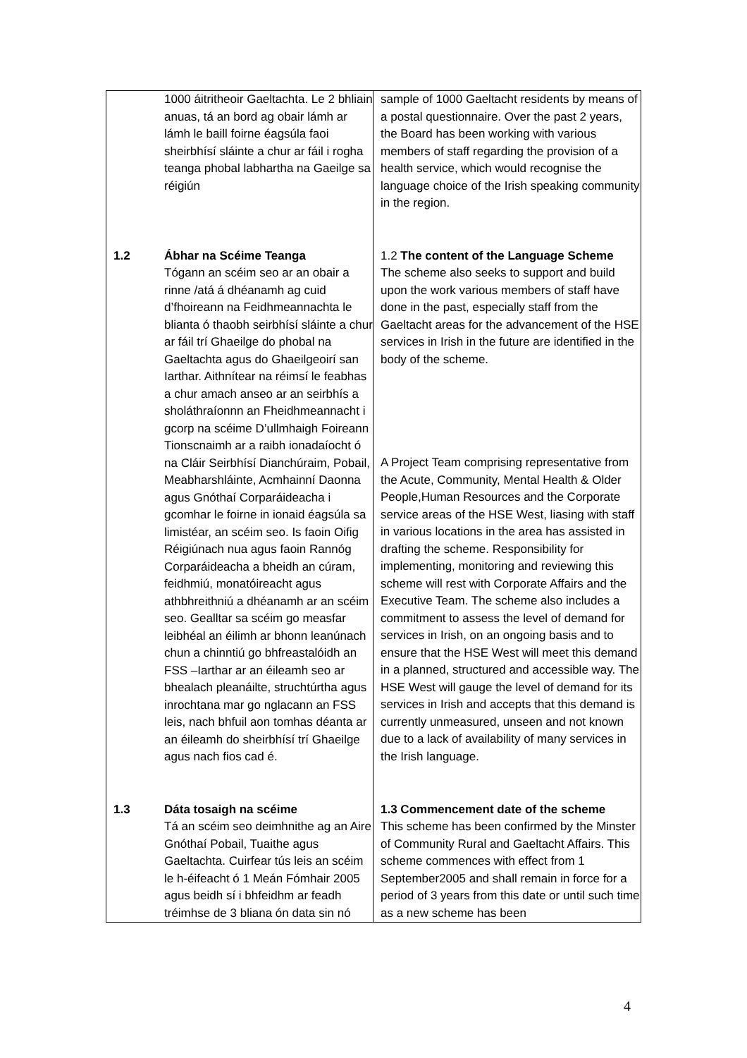| | 1000 áitritheoir Gaeltachta. Le 2 bhliain anuas, tá an bord ag obair lámh ar lámh le baill foirne éagsúla faoi sheirbhísí sláinte a chur ar fáil i rogha teanga phobal labhartha na Gaeilge sa réigiún | sample of 1000 Gaeltacht residents by means of a postal questionnaire. Over the past 2 years, the Board has been working with various members of staff regarding the provision of a health service, which would recognise the language choice of the Irish speaking community in the region. |
| 1.2 | Ábhar na Scéime Teanga Tógann an scéim seo ar an obair a rinne /atá á dhéanamh ag cuid d’fhoireann na Feidhmeannachta le blianta ó thaobh seirbhísí sláinte a chur ar fáil trí Ghaeilge do phobal na Gaeltachta agus do Ghaeilgeoirí san Iarthar. Aithnítear na réimsí le feabhas a chur amach anseo ar an seirbhís a sholáthraíonnn an Fheidhmeannacht i gcorp na scéime D’ullmhaigh Foireann Tionscnaimh ar a raibh ionadaíocht ó na Cláir Seirbhísí Dianchúraim, Pobail, Meabharshláinte, Acmhainní Daonna agus Gnóthaí Corparáideacha i gcomhar le foirne in ionaid éagsúla sa limistéar, an scéim seo. Is faoin Oifig Réigiúnach nua agus faoin Rannóg Corparáideacha a bheidh an cúram, feidhmiú, monatóireacht agus athbhreithniú a dhéanamh ar an scéim seo. Gealltar sa scéim go measfar leibhéal an éilimh ar bhonn leanúnach chun a chinntiú go bhfreastalóidh an FSS –Iarthar ar an éileamh seo ar bhealach pleanáilte, struchtúrtha agus inrochtana mar go nglacann an FSS leis, nach bhfuil aon tomhas déanta ar an éileamh do sheirbhísí trí Ghaeilge agus nach fios cad é. | 1.2 The content of the Language Scheme The scheme also seeks to support and build upon the work various members of staff have done in the past, especially staff from the Gaeltacht areas for the advancement of the HSE services in Irish in the future are identified in the body of the scheme. A Project Team comprising representative from the Acute, Community, Mental Health & Older People,Human Resources and the Corporate service areas of the HSE West, liasing with staff in various locations in the area has assisted in drafting the scheme. Responsibility for implementing, monitoring and reviewing this scheme will rest with Corporate Affairs and the Executive Team. The scheme also includes a commitment to assess the level of demand for services in Irish, on an ongoing basis and to ensure that the HSE West will meet this demand in a planned, structured and accessible way. The HSE West will gauge the level of demand for its services in Irish and accepts that this demand is currently unmeasured, unseen and not known due to a lack of availability of many services in the Irish language. |
| 1.3 | Dáta tosaigh na scéime Tá an scéim seo deimhnithe ag an Aire Gnóthaí Pobail, Tuaithe agus Gaeltachta. Cuirfear tús leis an scéim le h-éifeacht ó 1 Meán Fómhair 2005 agus beidh sí i bhfeidhm ar feadh tréimhse de 3 bliana ón data sin nó | 1.3 Commencement date of the scheme This scheme has been confirmed by the Minster of Community Rural and Gaeltacht Affairs. This scheme commences with effect from 1 September2005 and shall remain in force for a period of 3 years from this date or until such time as a new scheme has been |
4